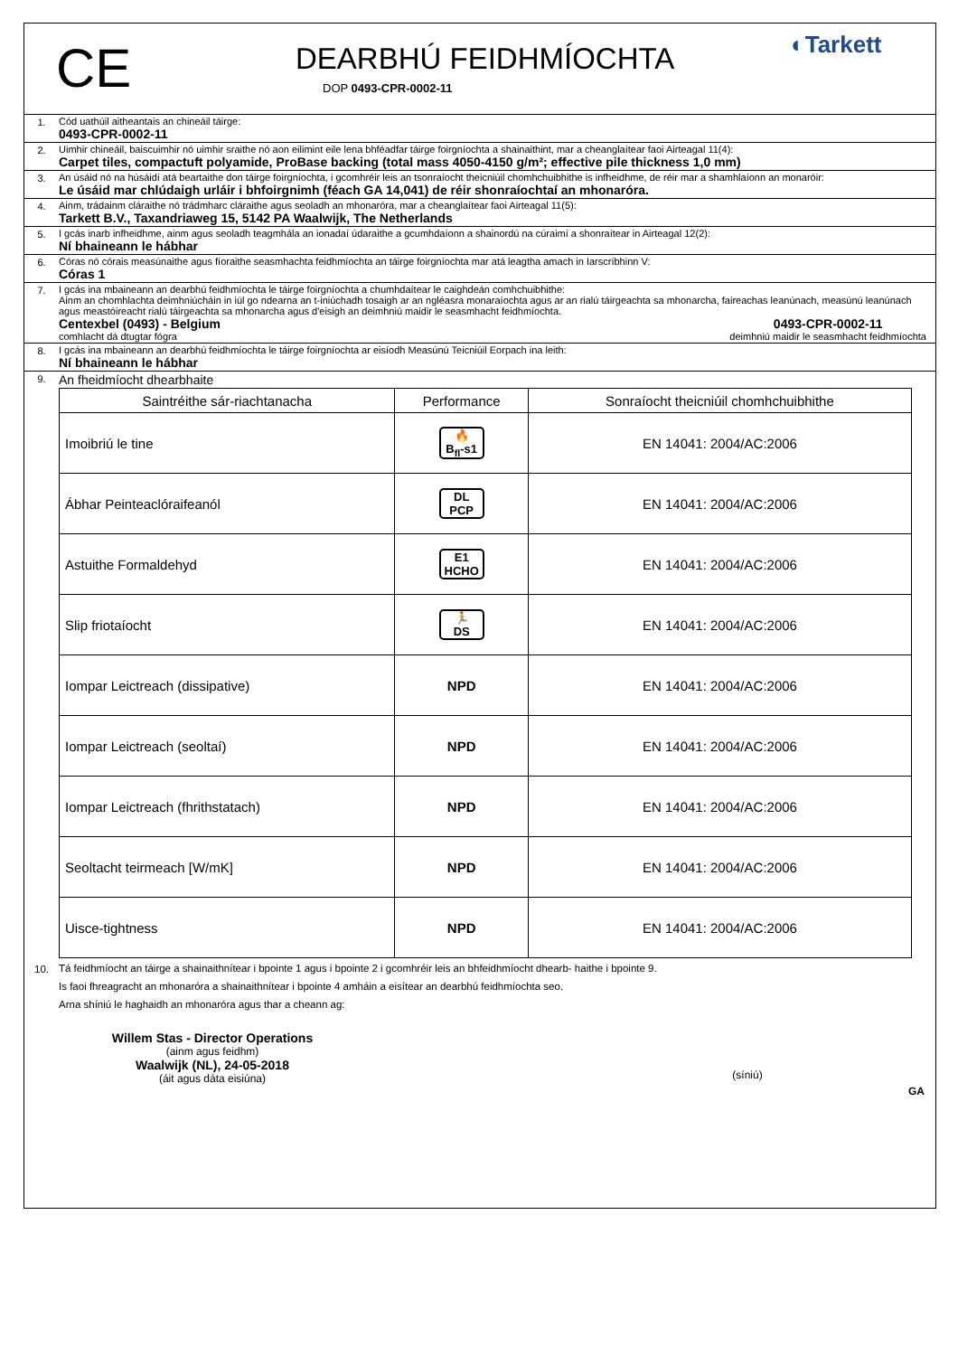CE
DEARBHÚ FEIDHMÍOCHTA
DOP 0493-CPR-0002-11
◐Tarkett
1. Cód uathúil aitheantais an chineáil táirge:
0493-CPR-0002-11
2. Uimhir chineáil, baiscuimhir nó uimhir sraithe nó aon eilimint eile lena bhféadfar táirge foirgníochta a shainaithint, mar a cheanglaítear faoi Airteagal 11(4):
Carpet tiles, compactuft polyamide, ProBase backing (total mass 4050-4150 g/m²; effective pile thickness 1,0 mm)
3. An úsáid nó na húsáidí atá beartaithe don táirge foirgníochta, i gcomhréir leis an tsonraíocht theicniúil chomhchuibhithe is infheidhme, de réir mar a shamhlaíonn an monaróir:
Le úsáid mar chlúdaigh urláir i bhfoirgnimh (féach GA 14,041) de réir shonraíochtaí an mhonaróra.
4. Ainm, trádainm cláraithe nó trádmharc cláraithe agus seoladh an mhonaróra, mar a cheanglaítear faoi Airteagal 11(5):
Tarkett B.V., Taxandriaweg 15, 5142 PA Waalwijk, The Netherlands
5. I gcás inarb infheidhme, ainm agus seoladh teagmhála an ionadaí údaraithe a gcumhdaíonn a shainordú na cúraimí a shonraítear in Airteagal 12(2):
Ní bhaineann le hábhar
6. Córas nó córais measúnaithe agus fíoraithe seasmhachta feidhmíochta an táirge foirgníochta mar atá leagtha amach in Iarscríbhinn V:
Córas 1
7. I gcás ina mbaineann an dearbhú feidhmíochta le táirge foirgníochta a chumhdaítear le caighdeán comhchuibhithe:
Ainm an chomhlachta deimhniúcháin in iúl go ndearna an t-iniúchadh tosaigh ar an ngléasra monaraíochta agus ar an rialú táirgeachta sa mhonarcha, faireachas leanúnach, measúnú leanúnach agus meastóireacht rialú táirgeachta sa mhonarcha agus d'eisigh an deimhniú maidir le seasmhacht feidhmíochta.
Centexbel (0493) - Belgium
comhlacht dá dtugtar fógra 0493-CPR-0002-11
deimhniú maidir le seasmhacht feidhmíochta
8. I gcás ina mbaineann an dearbhú feidhmíochta le táirge foirgníochta ar eisíodh Measúnú Teicniúil Eorpach ina leith:
Ní bhaineann le hábhar
9.
An fheidmíocht dhearbhaite
| Saintréithe sár-riachtanacha | Performance | Sonraíocht theicniúil chomhchuibhithe |
| --- | --- | --- |
| Imoibriú le tine | 🔥 B<sub>fl</sub>-s1 | EN 14041: 2004/AC:2006 |
| Ábhar Peinteaclóraifeanól | DL PCP | EN 14041: 2004/AC:2006 |
| Astuithe Formaldehyd | E1 HCHO | EN 14041: 2004/AC:2006 |
| Slip friotaíocht | 🏃 DS | EN 14041: 2004/AC:2006 |
| Iompar Leictreach (dissipative) | NPD | EN 14041: 2004/AC:2006 |
| Iompar Leictreach (seoltaí) | NPD | EN 14041: 2004/AC:2006 |
| Iompar Leictreach (fhrithstatach) | NPD | EN 14041: 2004/AC:2006 |
| Seoltacht teirmeach [W/mK] | NPD | EN 14041: 2004/AC:2006 |
| Uisce-tightness | NPD | EN 14041: 2004/AC:2006 |
10. Tá feidhmíocht an táirge a shainaithnítear i bpointe 1 agus i bpointe 2 i gcomhréir leis an bhfeidhmíocht dhearb- haithe i bpointe 9.
Is faoi fhreagracht an mhonaróra a shainaithnítear i bpointe 4 amháin a eisítear an dearbhú feidhmíochta seo.
Arna shíniú le haghaidh an mhonaróra agus thar a cheann ag:
Willem Stas - Director Operations
(ainm agus feidhm)
Waalwijk (NL), 24-05-2018
(áit agus dáta eisiúna)
(síniú)
GA